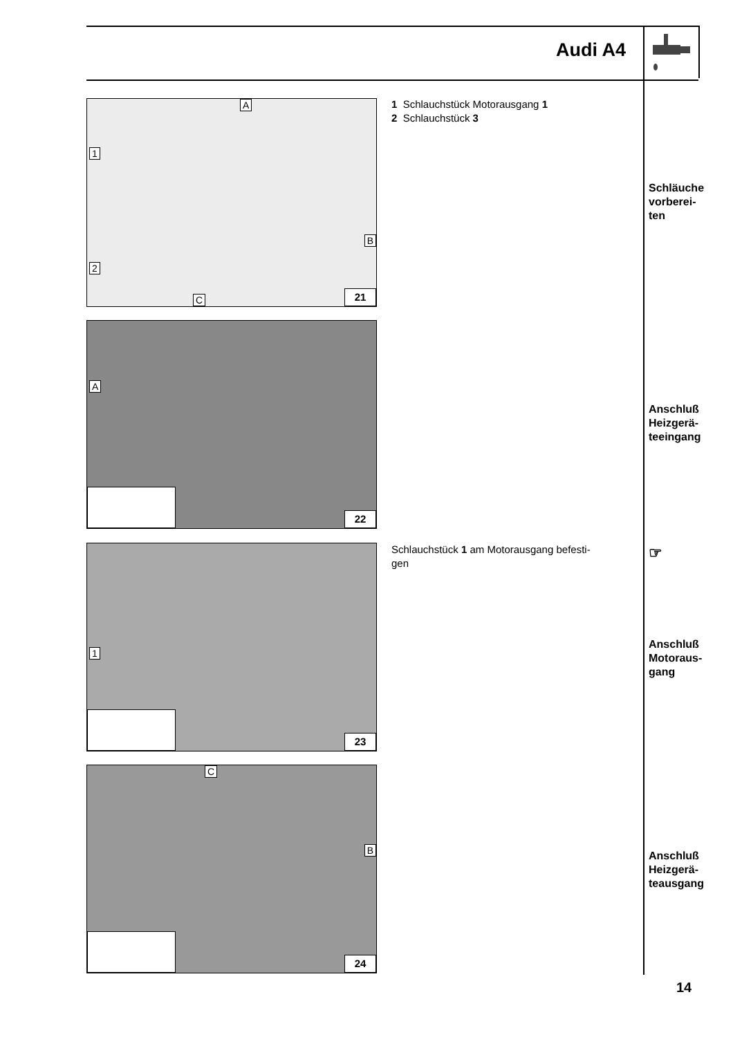Audi A4
A
1
2
B
C 21
1 Schlauchstück Motorausgang 1
2 Schlauchstück 3
Schläuche
vorberei-
ten
A
22
Anschluß
Heizgerä-
teeingang
1
23
Schlauchstück 1 am Motorausgang befesti-
gen
☞
Anschluß
Motoraus-
gang
C
B
24
Anschluß
Heizgerä-
teausgang
14